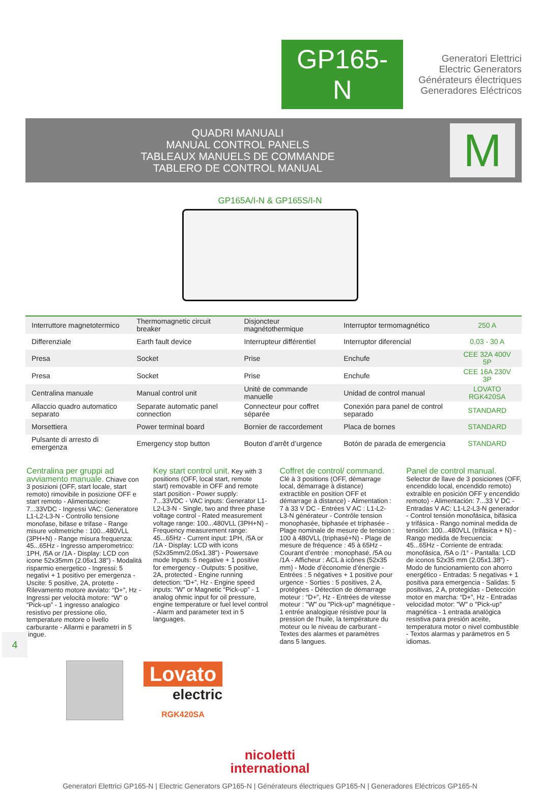GP165-N
Generatori Elettrici
Electric Generators
Générateurs électriques
Generadores Eléctricos
QUADRI MANUALI
MANUAL CONTROL PANELS
TABLEAUX MANUELS DE COMMANDE
TABLERO DE CONTROL MANUAL
M
GP165A/I-N & GP165S/I-N
| Interruttore magnetotermico | Thermomagnetic circuit breaker | Disjoncteur magnétothermique | Interruptor termomagnético | 250 A |
| Differenziale | Earth fault device | Interrupteur différentiel | Interruptor diferencial | 0,03 - 30 A |
| Presa | Socket | Prise | Enchufe | CEE 32A 400V 5P |
| Presa | Socket | Prise | Enchufe | CEE 16A 230V 3P |
| Centralina manuale | Manual control unit | Unité de commande manuelle | Unidad de control manual | LOVATO RGK420SA |
| Allaccio quadro automatico separato | Separate automatic panel connection | Connecteur pour coffret séparée | Conexión para panel de control separado | STANDARD |
| Morsettiera | Power terminal board | Bornier de raccordement | Placa de bornes | STANDARD |
| Pulsante di arresto di emergenza | Emergency stop button | Bouton d’arrêt d’urgence | Botón de parada de emergencia | STANDARD |
Centralina per gruppi ad avviamento manuale. Chiave con 3 posizioni (OFF, start locale, start remoto) rimovibile in posizione OFF e start remoto - Alimentazione: 7...33VDC - Ingressi VAC: Generatore L1-L2-L3-N - Controllo tensione monofase, bifase e trifase - Range misure voltmetriche : 100...480VLL (3PH+N) - Range misura frequenza: 45...65Hz - Ingresso amperometrico: 1PH, /5A or /1A - Display: LCD con icone 52x35mm (2.05x1.38”) - Modalità risparmio energetico - Ingressi: 5 negativi + 1 positivo per emergenza - Uscite: 5 positive, 2A, protette - Rilevamento motore avviato: “D+”, Hz - Ingressi per velocità motore: “W” o “Pick-up” - 1 ingresso analogico resistivo per pressione olio, temperature motore o livello carburante - Allarmi e parametri in 5 lingue.
Key start control unit. Key with 3 positions (OFF, local start, remote start) removable in OFF and remote start position - Power supply: 7...33VDC - VAC inputs: Generator L1-L2-L3-N - Single, two and three phase voltage control - Rated measurement voltage range: 100...480VLL (3PH+N) - Frequency measurement range: 45...65Hz - Current input: 1PH, /5A or /1A - Display: LCD with icons (52x35mm/2.05x1.38”) - Powersave mode Inputs: 5 negative + 1 positive for emergency - Outputs: 5 positive, 2A, protected - Engine running detection: “D+”, Hz - Engine speed inputs: “W” or Magnetic “Pick-up” - 1 analog ohmic input for oil pressure, engine temperature or fuel level control - Alarm and parameter text in 5 languages.
Coffret de control/ command. Clé à 3 positions (OFF, démarrage local, démarrage à distance) extractible en position OFF et démarrage à distance) - Alimentation : 7 à 33 V DC - Entrées V AC : L1-L2-L3-N générateur - Contrôle tension monophasée, biphasée et triphasée - Plage nominale de mesure de tension : 100 à 480VLL (triphasé+N) - Plage de mesure de fréquence : 45 à 65Hz - Courant d’entrée : monophasé, /5A ou /1A - Afficheur : ACL à icônes (52x35 mm) - Mode d’économie d’énergie - Entrées : 5 négatives + 1 positive pour urgence - Sorties : 5 positives, 2 A, protégées - Détection de démarrage moteur : “D+”, Hz - Entrées de vitesse moteur : "W" ou "Pick-up" magnétique - 1 entrée analogique résistive pour la pression de l’huile, la température du moteur ou le niveau de carburant - Textes des alarmes et paramètres dans 5 langues.
Panel de control manual. Selector de llave de 3 posiciones (OFF, encendido local, encendido remoto) extraíble en posición OFF y encendido remoto) - Alimentación: 7...33 V DC - Entradas V AC: L1-L2-L3-N generador - Control tensión monofásica, bifásica y trifásica - Rango nominal medida de tensión: 100...480VLL (trifásica + N) - Rango medida de frecuencia: 45...65Hz - Corriente de entrada: monofásica, /5A o /1° - Pantalla: LCD de iconos 52x35 mm (2.05x1.38”) - Modo de funcionamiento con ahorro energético - Entradas: 5 negativas + 1 positiva para emergencia - Salidas: 5 positivas, 2 A, protegidas - Detección motor en marcha: “D+”, Hz - Entradas velocidad motor: "W" o "Pick-up" magnética - 1 entrada analógica resistiva para presión aceite, temperatura motor o nivel combustible - Textos alarmas y parámetros en 5 idiomas.
Lovato
electric
RGK420SA
4
nicoletti
international
Generatori Elettrici GP165-N | Electric Generators GP165-N | Générateurs électriques GP165-N | Generadores Eléctricos GP165-N